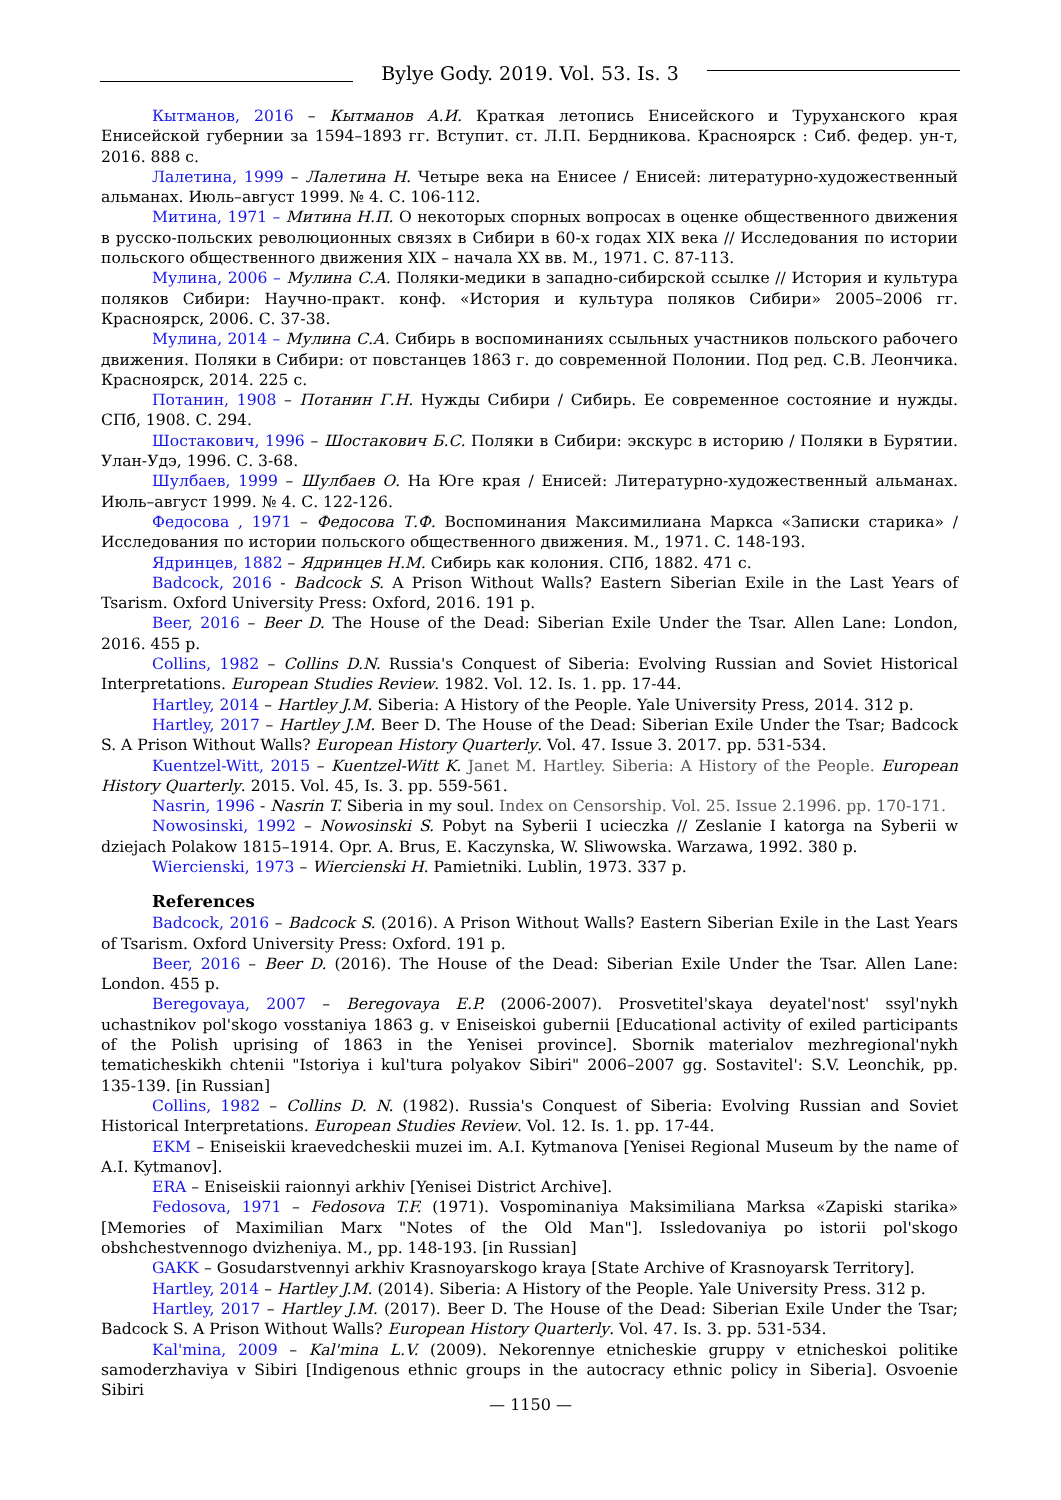Bylye Gody. 2019. Vol. 53. Is. 3
Кытманов, 2016 – Кытманов А.И. Краткая летопись Енисейского и Туруханского края Енисейской губернии за 1594–1893 гг. Вступит. ст. Л.П. Бердникова. Красноярск : Сиб. федер. ун-т, 2016. 888 с.
Лалетина, 1999 – Лалетина Н. Четыре века на Енисее / Енисей: литературно-художественный альманах. Июль–август 1999. № 4. С. 106-112.
Митина, 1971 – Митина Н.П. О некоторых спорных вопросах в оценке общественного движения в русско-польских революционных связях в Сибири в 60-х годах XIX века // Исследования по истории польского общественного движения XIX – начала XX вв. М., 1971. С. 87-113.
Мулина, 2006 – Мулина С.А. Поляки-медики в западно-сибирской ссылке // История и культура поляков Сибири: Научно-практ. конф. «История и культура поляков Сибири» 2005–2006 гг. Красноярск, 2006. С. 37-38.
Мулина, 2014 – Мулина С.А. Сибирь в воспоминаниях ссыльных участников польского рабочего движения. Поляки в Сибири: от повстанцев 1863 г. до современной Полонии. Под ред. С.В. Леончика. Красноярск, 2014. 225 с.
Потанин, 1908 – Потанин Г.Н. Нужды Сибири / Сибирь. Ее современное состояние и нужды. СПб, 1908. С. 294.
Шостакович, 1996 – Шостакович Б.С. Поляки в Сибири: экскурс в историю / Поляки в Бурятии. Улан-Удэ, 1996. С. 3-68.
Шулбаев, 1999 – Шулбаев О. На Юге края / Енисей: Литературно-художественный альманах. Июль–август 1999. № 4. С. 122-126.
Федосова , 1971 – Федосова Т.Ф. Воспоминания Максимилиана Маркса «Записки старика» / Исследования по истории польского общественного движения. М., 1971. С. 148-193.
Ядринцев, 1882 – Ядринцев Н.М. Сибирь как колония. СПб, 1882. 471 с.
Badcock, 2016 - Badcock S. A Prison Without Walls? Eastern Siberian Exile in the Last Years of Tsarism. Oxford University Press: Oxford, 2016. 191 p.
Beer, 2016 – Beer D. The House of the Dead: Siberian Exile Under the Tsar. Allen Lane: London, 2016. 455 p.
Collins, 1982 – Collins D.N. Russia's Conquest of Siberia: Evolving Russian and Soviet Historical Interpretations. European Studies Review. 1982. Vol. 12. Is. 1. pp. 17-44.
Hartley, 2014 – Hartley J.M. Siberia: A History of the People. Yale University Press, 2014. 312 p.
Hartley, 2017 – Hartley J.M. Beer D. The House of the Dead: Siberian Exile Under the Tsar; Badcock S. A Prison Without Walls? European History Quarterly. Vol. 47. Issue 3. 2017. pp. 531-534.
Kuentzel-Witt, 2015 – Kuentzel-Witt K. Janet M. Hartley. Siberia: A History of the People. European History Quarterly. 2015. Vol. 45, Is. 3. pp. 559-561.
Nasrin, 1996 - Nasrin T. Siberia in my soul. Index on Censorship. Vol. 25. Issue 2.1996. pp. 170-171.
Nowosinski, 1992 – Nowosinski S. Pobyt na Syberii I ucieczka // Zeslanie I katorga na Syberii w dziejach Polakow 1815–1914. Opr. A. Brus, E. Kaczynska, W. Sliwowska. Warzawa, 1992. 380 p.
Wiercienski, 1973 – Wiercienski H. Pamietniki. Lublin, 1973. 337 p.
References
Badcock, 2016 – Badcock S. (2016). A Prison Without Walls? Eastern Siberian Exile in the Last Years of Tsarism. Oxford University Press: Oxford. 191 p.
Beer, 2016 – Beer D. (2016). The House of the Dead: Siberian Exile Under the Tsar. Allen Lane: London. 455 p.
Beregovaya, 2007 – Beregovaya E.P. (2006-2007). Prosvetitel'skaya deyatel'nost' ssyl'nykh uchastnikov pol'skogo vosstaniya 1863 g. v Eniseiskoi gubernii [Educational activity of exiled participants of the Polish uprising of 1863 in the Yenisei province]. Sbornik materialov mezhregional'nykh tematicheskikh chtenii "Istoriya i kul'tura polyakov Sibiri" 2006–2007 gg. Sostavitel': S.V. Leonchik, pp. 135-139. [in Russian]
Collins, 1982 – Collins D. N. (1982). Russia's Conquest of Siberia: Evolving Russian and Soviet Historical Interpretations. European Studies Review. Vol. 12. Is. 1. pp. 17-44.
EKM – Eniseiskii kraevedcheskii muzei im. A.I. Kytmanova [Yenisei Regional Museum by the name of A.I. Kytmanov].
ERA – Eniseiskii raionnyi arkhiv [Yenisei District Archive].
Fedosova, 1971 – Fedosova T.F. (1971). Vospominaniya Maksimiliana Marksa «Zapiski starika» [Memories of Maximilian Marx "Notes of the Old Man"]. Issledovaniya po istorii pol'skogo obshchestvennogo dvizheniya. M., pp. 148-193. [in Russian]
GAKK – Gosudarstvennyi arkhiv Krasnoyarskogo kraya [State Archive of Krasnoyarsk Territory].
Hartley, 2014 – Hartley J.M. (2014). Siberia: A History of the People. Yale University Press. 312 p.
Hartley, 2017 – Hartley J.M. (2017). Beer D. The House of the Dead: Siberian Exile Under the Tsar; Badcock S. A Prison Without Walls? European History Quarterly. Vol. 47. Is. 3. pp. 531-534.
Kal'mina, 2009 – Kal'mina L.V. (2009). Nekorennye etnicheskie gruppy v etnicheskoi politike samoderzhaviya v Sibiri [Indigenous ethnic groups in the autocracy ethnic policy in Siberia]. Osvoenie Sibiri
— 1150 —